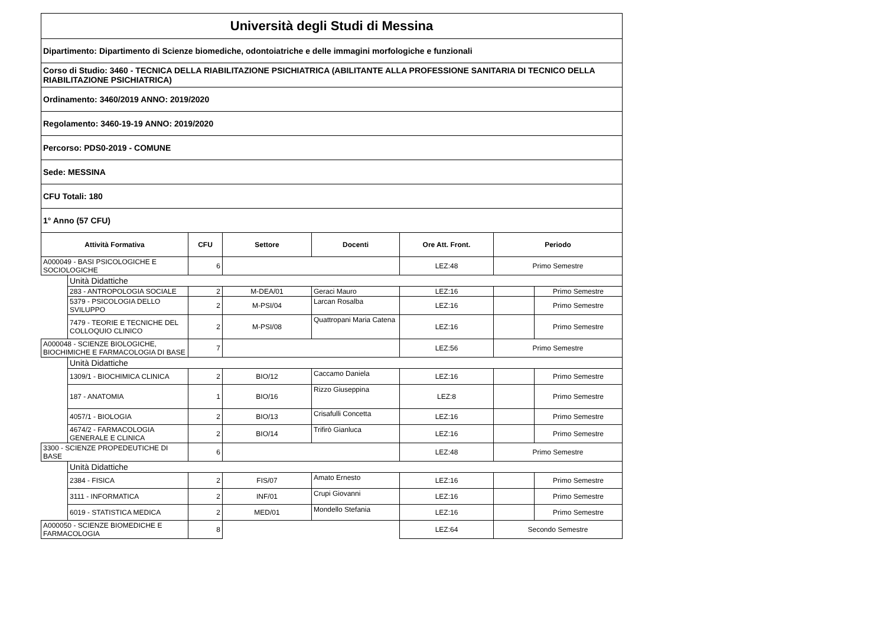| Università degli Studi di Messina | | | | | | | |
| Dipartimento: Dipartimento di Scienze biomediche, odontoiatriche e delle immagini morfologiche e funzionali | | | | | | | |
| Corso di Studio: 3460 - TECNICA DELLA RIABILITAZIONE PSICHIATRICA (ABILITANTE ALLA PROFESSIONE SANITARIA DI TECNICO DELLA RIABILITAZIONE PSICHIATRICA) | | | | | | | |
| Ordinamento: 3460/2019 ANNO: 2019/2020 | | | | | | | |
| Regolamento: 3460-19-19 ANNO: 2019/2020 | | | | | | | |
| Percorso: PDS0-2019 - COMUNE | | | | | | | |
| Sede: MESSINA | | | | | | | |
| CFU Totali: 180 | | | | | | | |
| 1° Anno (57 CFU) | | | | | | | |
| Attività Formativa | | CFU | Settore | Docenti | Ore Att. Front. | Periodo | |
| A000049 - BASI PSICOLOGICHE E SOCIOLOGICHE | | 6 | | | LEZ:48 | Primo Semestre | |
| | Unità Didattiche | | | | | | |
| | 283 - ANTROPOLOGIA SOCIALE | 2 | M-DEA/01 | Geraci Mauro | LEZ:16 | | Primo Semestre |
| | 5379 - PSICOLOGIA DELLO SVILUPPO | 2 | M-PSI/04 | Larcan Rosalba | LEZ:16 | | Primo Semestre |
| | 7479 - TEORIE E TECNICHE DEL COLLOQUIO CLINICO | 2 | M-PSI/08 | Quattropani Maria Catena | LEZ:16 | | Primo Semestre |
| A000048 - SCIENZE BIOLOGICHE, BIOCHIMICHE E FARMACOLOGIA DI BASE | | 7 | | | LEZ:56 | Primo Semestre | |
| | Unità Didattiche | | | | | | |
| | 1309/1 - BIOCHIMICA CLINICA | 2 | BIO/12 | Caccamo Daniela | LEZ:16 | | Primo Semestre |
| | 187 - ANATOMIA | 1 | BIO/16 | Rizzo Giuseppina | LEZ:8 | | Primo Semestre |
| | 4057/1 - BIOLOGIA | 2 | BIO/13 | Crisafulli Concetta | LEZ:16 | | Primo Semestre |
| | 4674/2 - FARMACOLOGIA GENERALE E CLINICA | 2 | BIO/14 | Trifirò Gianluca | LEZ:16 | | Primo Semestre |
| 3300 - SCIENZE PROPEDEUTICHE DI BASE | | 6 | | | LEZ:48 | Primo Semestre | |
| | Unità Didattiche | | | | | | |
| | 2384 - FISICA | 2 | FIS/07 | Amato Ernesto | LEZ:16 | | Primo Semestre |
| | 3111 - INFORMATICA | 2 | INF/01 | Crupi Giovanni | LEZ:16 | | Primo Semestre |
| | 6019 - STATISTICA MEDICA | 2 | MED/01 | Mondello Stefania | LEZ:16 | | Primo Semestre |
| A000050 - SCIENZE BIOMEDICHE E FARMACOLOGIA | | 8 | | | LEZ:64 | Secondo Semestre | |